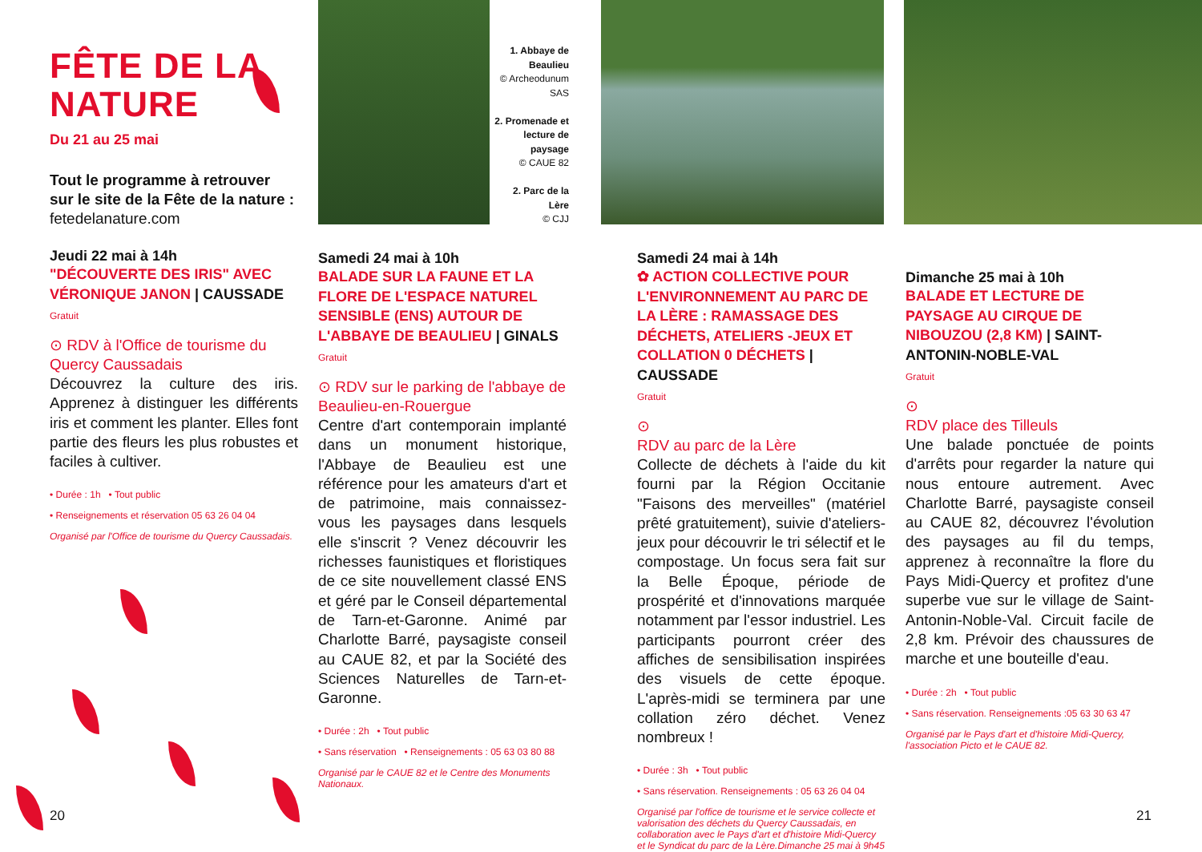FÊTE DE LA
NATURE
Du 21 au 25 mai
Tout le programme à retrouver sur le site de la Fête de la nature :
fetedelanature.com
Jeudi 22 mai à 14h
"DÉCOUVERTE DES IRIS" AVEC VÉRONIQUE JANON | CAUSSADE
Gratuit
⊙ RDV à l'Office de tourisme du Quercy Caussadais
Découvrez la culture des iris. Apprenez à distinguer les différents iris et comment les planter. Elles font partie des fleurs les plus robustes et faciles à cultiver.
• Durée : 1h • Tout public
• Renseignements et réservation 05 63 26 04 04
Organisé par l'Office de tourisme du Quercy Caussadais.
1. Abbaye de Beaulieu
© Archeodunum SAS
2. Promenade et lecture de paysage
© CAUE 82
2. Parc de la Lère
© CJJ
Samedi 24 mai à 10h
BALADE SUR LA FAUNE ET LA FLORE DE L'ESPACE NATUREL SENSIBLE (ENS) AUTOUR DE L'ABBAYE DE BEAULIEU | GINALS
Gratuit
⊙ RDV sur le parking de l'abbaye de Beaulieu-en-Rouergue
Centre d'art contemporain implanté dans un monument historique, l'Abbaye de Beaulieu est une référence pour les amateurs d'art et de patrimoine, mais connaissez-vous les paysages dans lesquels elle s'inscrit ? Venez découvrir les richesses faunistiques et floristiques de ce site nouvellement classé ENS et géré par le Conseil départemental de Tarn-et-Garonne. Animé par Charlotte Barré, paysagiste conseil au CAUE 82, et par la Société des Sciences Naturelles de Tarn-et-Garonne.
• Durée : 2h • Tout public
• Sans réservation • Renseignements : 05 63 03 80 88
Organisé par le CAUE 82 et le Centre des Monuments Nationaux.
Samedi 24 mai à 14h
✿ ACTION COLLECTIVE POUR L'ENVIRONNEMENT AU PARC DE LA LÈRE : RAMASSAGE DES DÉCHETS, ATELIERS -JEUX ET COLLATION 0 DÉCHETS | CAUSSADE
Gratuit
⊙
RDV au parc de la Lère
Collecte de déchets à l'aide du kit fourni par la Région Occitanie "Faisons des merveilles" (matériel prêté gratuitement), suivie d'ateliers-jeux pour découvrir le tri sélectif et le compostage. Un focus sera fait sur la Belle Époque, période de prospérité et d'innovations marquée notamment par l'essor industriel. Les participants pourront créer des affiches de sensibilisation inspirées des visuels de cette époque. L'après-midi se terminera par une collation zéro déchet. Venez nombreux !
• Durée : 3h • Tout public
• Sans réservation. Renseignements : 05 63 26 04 04
Organisé par l'office de tourisme et le service collecte et valorisation des déchets du Quercy Caussadais, en collaboration avec le Pays d'art et d'histoire Midi-Quercy et le Syndicat du parc de la Lère.Dimanche 25 mai à 9h45
Dimanche 25 mai à 10h
BALADE ET LECTURE DE PAYSAGE AU CIRQUE DE NIBOUZOU (2,8 KM) | SAINT-ANTONIN-NOBLE-VAL
Gratuit
⊙
RDV place des Tilleuls
Une balade ponctuée de points d'arrêts pour regarder la nature qui nous entoure autrement. Avec Charlotte Barré, paysagiste conseil au CAUE 82, découvrez l'évolution des paysages au fil du temps, apprenez à reconnaître la flore du Pays Midi-Quercy et profitez d'une superbe vue sur le village de Saint-Antonin-Noble-Val. Circuit facile de 2,8 km. Prévoir des chaussures de marche et une bouteille d'eau.
• Durée : 2h • Tout public
• Sans réservation. Renseignements :05 63 30 63 47
Organisé par le Pays d'art et d'histoire Midi-Quercy, l'association Picto et le CAUE 82.
20 21